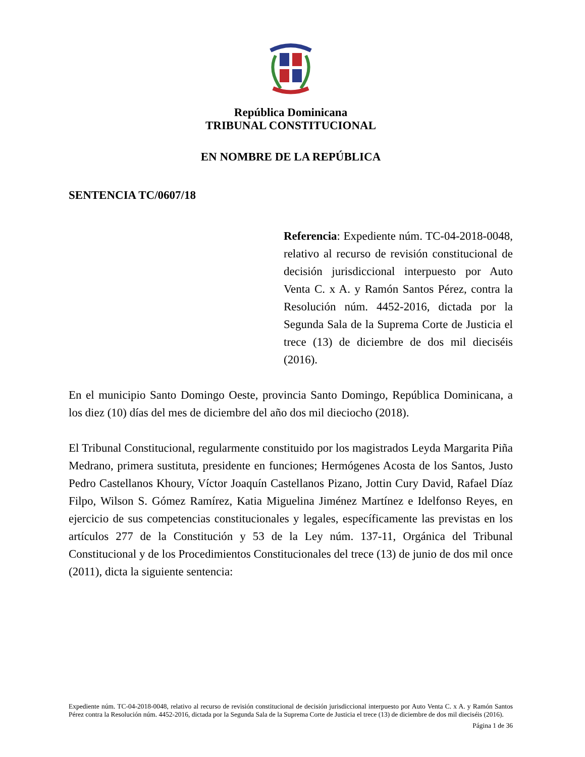República Dominicana
TRIBUNAL CONSTITUCIONAL
EN NOMBRE DE LA REPÚBLICA
SENTENCIA TC/0607/18
Referencia: Expediente núm. TC-04-2018-0048, relativo al recurso de revisión constitucional de decisión jurisdiccional interpuesto por Auto Venta C. x A. y Ramón Santos Pérez, contra la Resolución núm. 4452-2016, dictada por la Segunda Sala de la Suprema Corte de Justicia el trece (13) de diciembre de dos mil dieciséis (2016).
En el municipio Santo Domingo Oeste, provincia Santo Domingo, República Dominicana, a los diez (10) días del mes de diciembre del año dos mil dieciocho (2018).
El Tribunal Constitucional, regularmente constituido por los magistrados Leyda Margarita Piña Medrano, primera sustituta, presidente en funciones; Hermógenes Acosta de los Santos, Justo Pedro Castellanos Khoury, Víctor Joaquín Castellanos Pizano, Jottin Cury David, Rafael Díaz Filpo, Wilson S. Gómez Ramírez, Katia Miguelina Jiménez Martínez e Idelfonso Reyes, en ejercicio de sus competencias constitucionales y legales, específicamente las previstas en los artículos 277 de la Constitución y 53 de la Ley núm. 137-11, Orgánica del Tribunal Constitucional y de los Procedimientos Constitucionales del trece (13) de junio de dos mil once (2011), dicta la siguiente sentencia:
Expediente núm. TC-04-2018-0048, relativo al recurso de revisión constitucional de decisión jurisdiccional interpuesto por Auto Venta C. x A. y Ramón Santos Pérez contra la Resolución núm. 4452-2016, dictada por la Segunda Sala de la Suprema Corte de Justicia el trece (13) de diciembre de dos mil dieciséis (2016).
Página 1 de 36